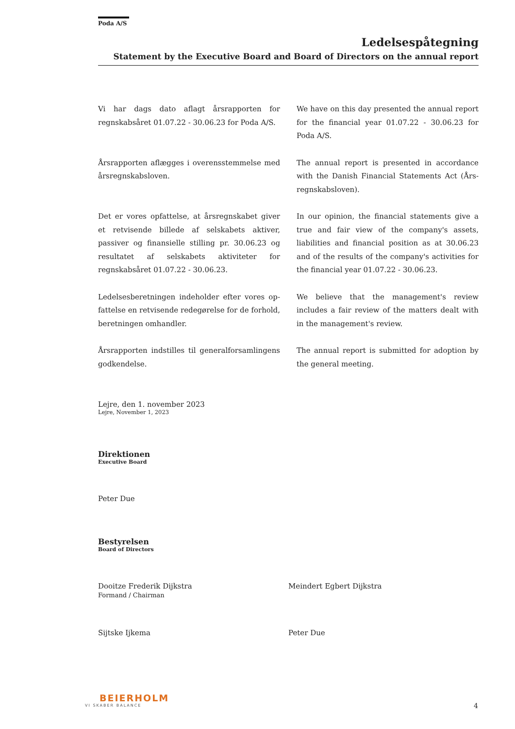Poda A/S
Ledelsespåtegning
Statement by the Executive Board and Board of Directors on the annual report
Vi har dags dato aflagt årsrapporten for regnskabsåret 01.07.22 - 30.06.23 for Poda A/S.
We have on this day presented the annual report for the financial year 01.07.22 - 30.06.23 for Poda A/S.
Årsrapporten aflægges i overensstemmelse med årsregnskabsloven.
The annual report is presented in accordance with the Danish Financial Statements Act (Års-regnskabsloven).
Det er vores opfattelse, at årsregnskabet giver et retvisende billede af selskabets aktiver, passiver og finansielle stilling pr. 30.06.23 og resultatet af selskabets aktiviteter for regnskabsåret 01.07.22 - 30.06.23.
In our opinion, the financial statements give a true and fair view of the company's assets, liabilities and financial position as at 30.06.23 and of the results of the company's activities for the financial year 01.07.22 - 30.06.23.
Ledelsesberetningen indeholder efter vores op-fattelse en retvisende redegørelse for de forhold, beretningen omhandler.
We believe that the management's review includes a fair review of the matters dealt with in the management's review.
Årsrapporten indstilles til generalforsamlingens godkendelse.
The annual report is submitted for adoption by the general meeting.
Lejre, den 1. november 2023
Lejre, November 1, 2023
Direktionen
Executive Board
Peter Due
Bestyrelsen
Board of Directors
Dooitze Frederik Dijkstra
Formand / Chairman
Meindert Egbert Dijkstra
Sijtske Ijkema Peter Due
BEIERHOLM
VI SKABER BALANCE
4